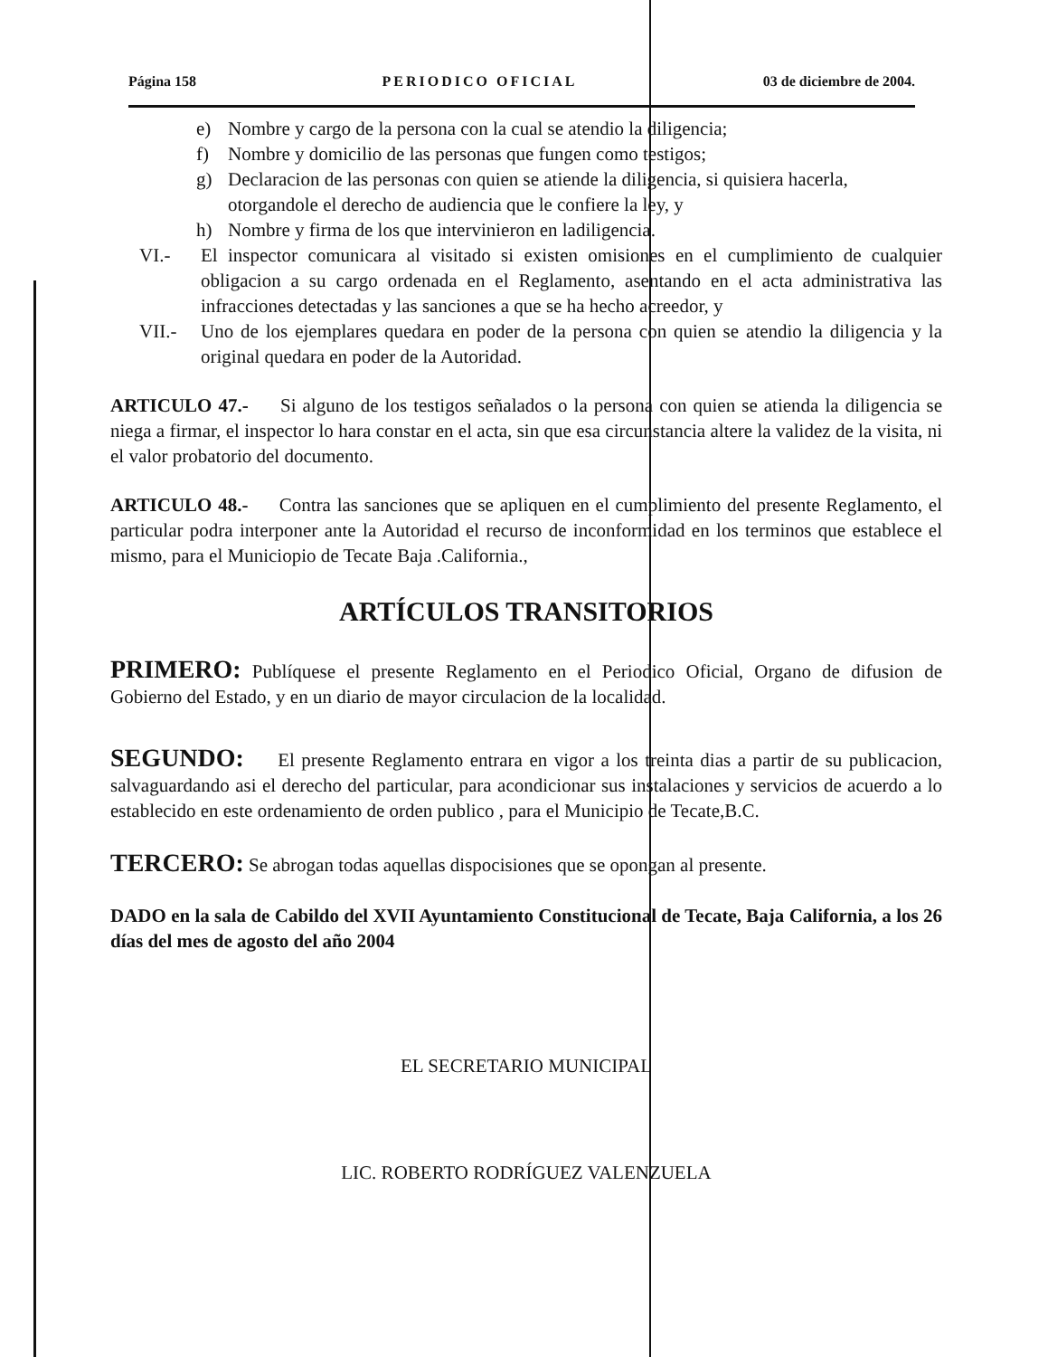Página 158 PERIODICO OFICIAL 03 de diciembre de 2004.
e) Nombre y cargo de la persona con la cual se atendio la diligencia;
f) Nombre y domicilio de las personas que fungen como testigos;
g) Declaracion de las personas con quien se atiende la diligencia, si quisiera hacerla, otorgandole el derecho de audiencia que le confiere la ley, y
h) Nombre y firma de los que intervinieron en ladiligencia.
VI.- El inspector comunicara al visitado si existen omisiones en el cumplimiento de cualquier obligacion a su cargo ordenada en el Reglamento, asentando en el acta administrativa las infracciones detectadas y las sanciones a que se ha hecho acreedor, y
VII.- Uno de los ejemplares quedara en poder de la persona con quien se atendio la diligencia y la original quedara en poder de la Autoridad.
ARTICULO 47.- Si alguno de los testigos señalados o la persona con quien se atienda la diligencia se niega a firmar, el inspector lo hara constar en el acta, sin que esa circunstancia altere la validez de la visita, ni el valor probatorio del documento.
ARTICULO 48.- Contra las sanciones que se apliquen en el cumplimiento del presente Reglamento, el particular podra interponer ante la Autoridad el recurso de inconformidad en los terminos que establece el mismo, para el Municiopio de Tecate Baja .California.,
ARTÍCULOS TRANSITORIOS
PRIMERO: Publíquese el presente Reglamento en el Periodico Oficial, Organo de difusion de Gobierno del Estado, y en un diario de mayor circulacion de la localidad.
SEGUNDO: El presente Reglamento entrara en vigor a los treinta dias a partir de su publicacion, salvaguardando asi el derecho del particular, para acondicionar sus instalaciones y servicios de acuerdo a lo establecido en este ordenamiento de orden publico , para el Municipio de Tecate,B.C.
TERCERO: Se abrogan todas aquellas dispocisiones que se opongan al presente.
DADO en la sala de Cabildo del XVII Ayuntamiento Constitucional de Tecate, Baja California, a los 26 días del mes de agosto del año 2004
EL SECRETARIO MUNICIPAL
LIC. ROBERTO RODRÍGUEZ VALENZUELA